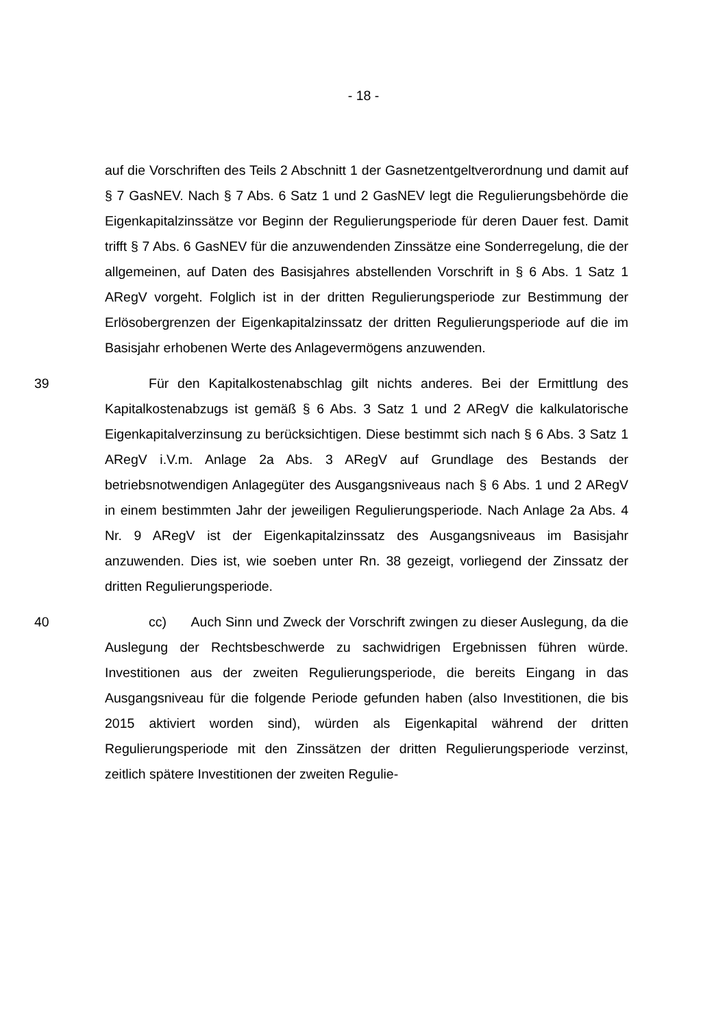- 18 -
auf die Vorschriften des Teils 2 Abschnitt 1 der Gasnetzentgeltverordnung und damit auf § 7 GasNEV. Nach § 7 Abs. 6 Satz 1 und 2 GasNEV legt die Regulierungsbehörde die Eigenkapitalzinssätze vor Beginn der Regulierungsperiode für deren Dauer fest. Damit trifft § 7 Abs. 6 GasNEV für die anzuwendenden Zinssätze eine Sonderregelung, die der allgemeinen, auf Daten des Basisjahres abstellenden Vorschrift in § 6 Abs. 1 Satz 1 ARegV vorgeht. Folglich ist in der dritten Regulierungsperiode zur Bestimmung der Erlösobergrenzen der Eigenkapitalzinssatz der dritten Regulierungsperiode auf die im Basisjahr erhobenen Werte des Anlagevermögens anzuwenden.
39 Für den Kapitalkostenabschlag gilt nichts anderes. Bei der Ermittlung des Kapitalkostenabzugs ist gemäß § 6 Abs. 3 Satz 1 und 2 ARegV die kalkulatorische Eigenkapitalverzinsung zu berücksichtigen. Diese bestimmt sich nach § 6 Abs. 3 Satz 1 ARegV i.V.m. Anlage 2a Abs. 3 ARegV auf Grundlage des Bestands der betriebsnotwendigen Anlagegüter des Ausgangsniveaus nach § 6 Abs. 1 und 2 ARegV in einem bestimmten Jahr der jeweiligen Regulierungsperiode. Nach Anlage 2a Abs. 4 Nr. 9 ARegV ist der Eigenkapitalzinssatz des Ausgangsniveaus im Basisjahr anzuwenden. Dies ist, wie soeben unter Rn. 38 gezeigt, vorliegend der Zinssatz der dritten Regulierungsperiode.
40 cc) Auch Sinn und Zweck der Vorschrift zwingen zu dieser Auslegung, da die Auslegung der Rechtsbeschwerde zu sachwidrigen Ergebnissen führen würde. Investitionen aus der zweiten Regulierungsperiode, die bereits Eingang in das Ausgangsniveau für die folgende Periode gefunden haben (also Investitionen, die bis 2015 aktiviert worden sind), würden als Eigenkapital während der dritten Regulierungsperiode mit den Zinssätzen der dritten Regulierungsperiode verzinst, zeitlich spätere Investitionen der zweiten Regulie-